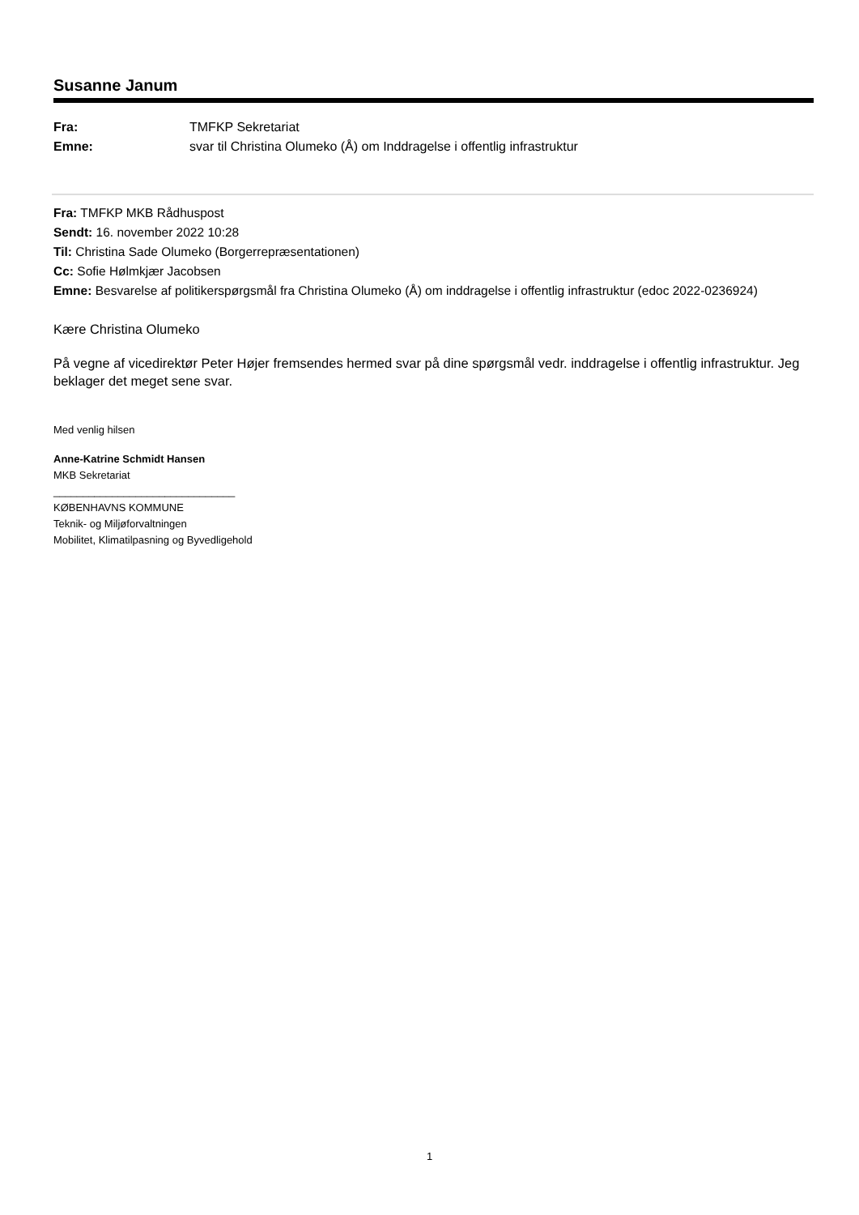Susanne Janum
Fra: TMFKP Sekretariat
Emne: svar til Christina Olumeko (Å) om Inddragelse i offentlig infrastruktur
Fra: TMFKP MKB Rådhuspost
Sendt: 16. november 2022 10:28
Til: Christina Sade Olumeko (Borgerrepræsentationen)
Cc: Sofie Hølmkjær Jacobsen
Emne: Besvarelse af politikerspørgsmål fra Christina Olumeko (Å) om inddragelse i offentlig infrastruktur (edoc 2022-0236924)
Kære Christina Olumeko
På vegne af vicedirektør Peter Højer fremsendes hermed svar på dine spørgsmål vedr. inddragelse i offentlig infrastruktur. Jeg beklager det meget sene svar.
Med venlig hilsen
Anne-Katrine Schmidt Hansen
MKB Sekretariat
_______________________________
KØBENHAVNS KOMMUNE
Teknik- og Miljøforvaltningen
Mobilitet, Klimatilpasning og Byvedligehold
1